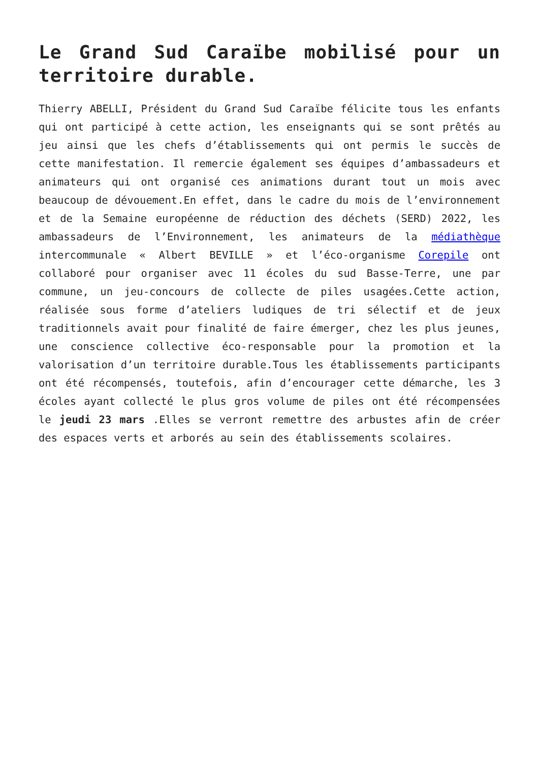Le Grand Sud Caraïbe mobilisé pour un territoire durable.
Thierry ABELLI, Président du Grand Sud Caraïbe félicite tous les enfants qui ont participé à cette action, les enseignants qui se sont prêtés au jeu ainsi que les chefs d’établissements qui ont permis le succès de cette manifestation. Il remercie également ses équipes d’ambassadeurs et animateurs qui ont organisé ces animations durant tout un mois avec beaucoup de dévouement.En effet, dans le cadre du mois de l’environnement et de la Semaine européenne de réduction des déchets (SERD) 2022, les ambassadeurs de l’Environnement, les animateurs de la médiathèque intercommunale « Albert BEVILLE » et l’éco-organisme Corepile ont collaboré pour organiser avec 11 écoles du sud Basse-Terre, une par commune, un jeu-concours de collecte de piles usagées.Cette action, réalisée sous forme d’ateliers ludiques de tri sélectif et de jeux traditionnels avait pour finalité de faire émerger, chez les plus jeunes, une conscience collective éco-responsable pour la promotion et la valorisation d’un territoire durable.Tous les établissements participants ont été récompensés, toutefois, afin d’encourager cette démarche, les 3 écoles ayant collecté le plus gros volume de piles ont été récompensées le jeudi 23 mars .Elles se verront remettre des arbustes afin de créer des espaces verts et arborés au sein des établissements scolaires.